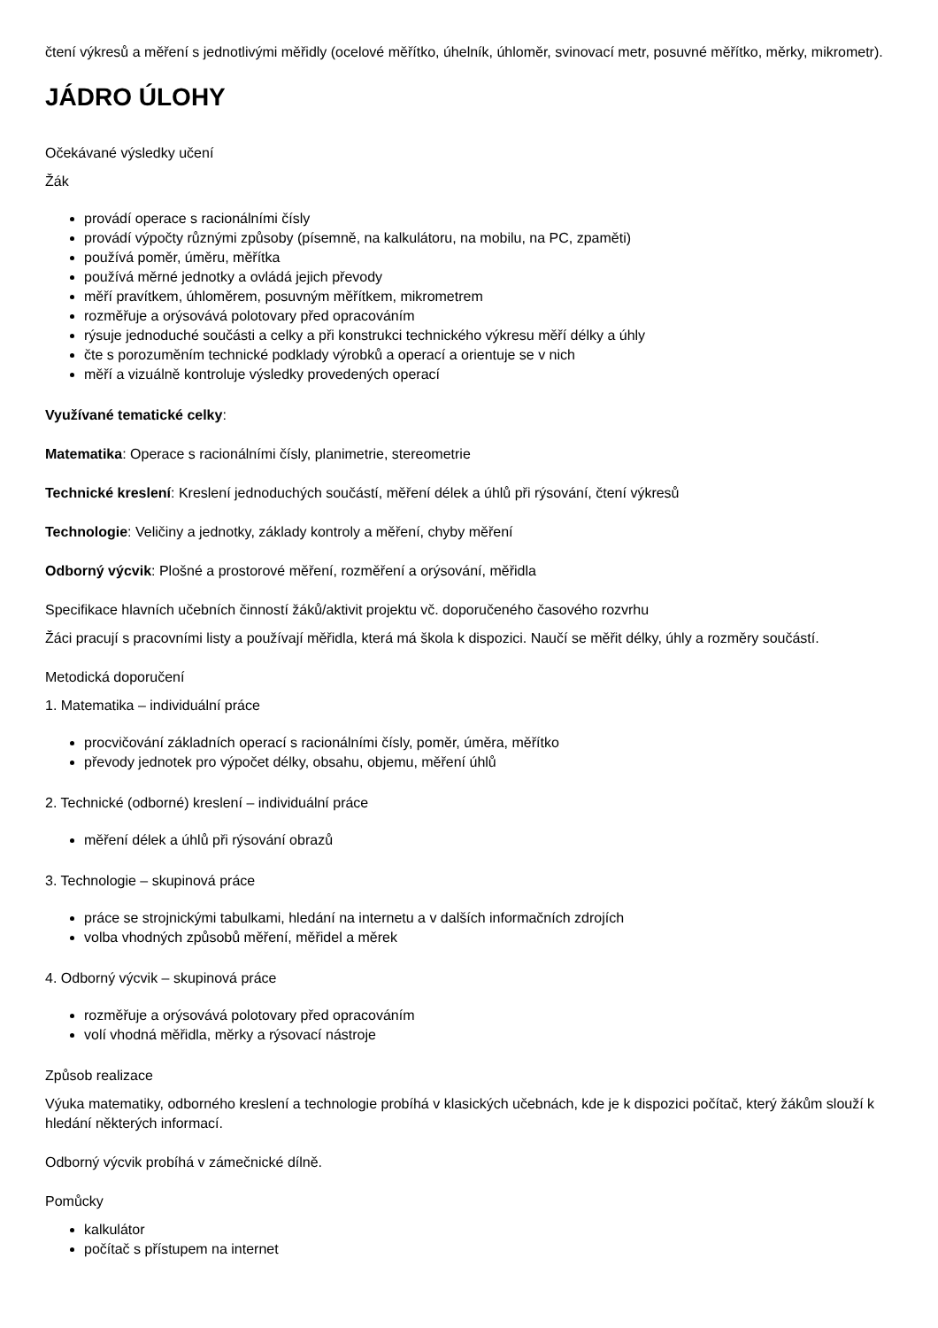čtení výkresů a měření s jednotlivými měřidly (ocelové měřítko, úhelník, úhloměr, svinovací metr, posuvné měřítko, měrky, mikrometr).
JÁDRO ÚLOHY
Očekávané výsledky učení
Žák
provádí operace s racionálními čísly
provádí výpočty různými způsoby (písemně, na kalkulátoru, na mobilu, na PC, zpaměti)
používá poměr, úměru, měřítka
používá měrné jednotky a ovládá jejich převody
měří pravítkem, úhloměrem, posuvným měřítkem, mikrometrem
rozměřuje a orýsovává polotovary před opracováním
rýsuje jednoduché součásti a celky a při konstrukci technického výkresu měří délky a úhly
čte s porozuměním technické podklady výrobků a operací a orientuje se v nich
měří a vizuálně kontroluje výsledky provedených operací
Využívané tematické celky:
Matematika: Operace s racionálními čísly, planimetrie, stereometrie
Technické kreslení: Kreslení jednoduchých součástí, měření délek a úhlů při rýsování, čtení výkresů
Technologie: Veličiny a jednotky, základy kontroly a měření, chyby měření
Odborný výcvik: Plošné a prostorové měření, rozměření a orýsování, měřidla
Specifikace hlavních učebních činností žáků/aktivit projektu vč. doporučeného časového rozvrhu
Žáci pracují s pracovními listy a používají měřidla, která má škola k dispozici. Naučí se měřit délky, úhly a rozměry součástí.
Metodická doporučení
1. Matematika – individuální práce
procvičování základních operací s racionálními čísly, poměr, úměra, měřítko
převody jednotek pro výpočet délky, obsahu, objemu, měření úhlů
2. Technické (odborné) kreslení – individuální práce
měření délek a úhlů při rýsování obrazů
3. Technologie – skupinová práce
práce se strojnickými tabulkami, hledání na internetu a v dalších informačních zdrojích
volba vhodných způsobů měření, měřidel a měrek
4. Odborný výcvik – skupinová práce
rozměřuje a orýsovává polotovary před opracováním
volí vhodná měřidla, měrky a rýsovací nástroje
Způsob realizace
Výuka matematiky, odborného kreslení a technologie probíhá v klasických učebnách, kde je k dispozici počítač, který žákům slouží k hledání některých informací.
Odborný výcvik probíhá v zámečnické dílně.
Pomůcky
kalkulátor
počítač s přístupem na internet